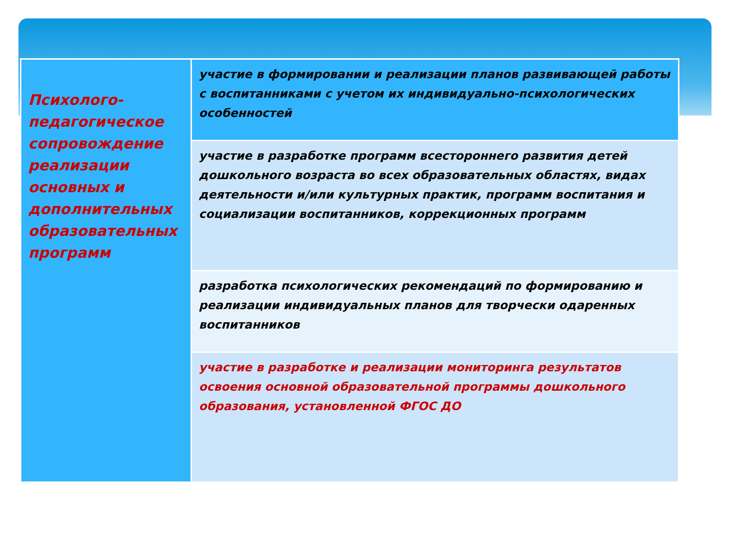| Психолого-педагогическое сопровождение реализации основных и дополнительных образовательных программ | участие в формировании и реализации планов развивающей работы с воспитанниками с учетом их индивидуально-психологических особенностей |
| | участие в разработке программ всестороннего развития детей дошкольного возраста во всех образовательных областях, видах деятельности и/или культурных практик, программ воспитания и социализации воспитанников, коррекционных программ |
| | разработка психологических рекомендаций по формированию и реализации индивидуальных планов для творчески одаренных воспитанников |
| | участие в разработке и реализации мониторинга результатов освоения основной образовательной программы дошкольного образования, установленной ФГОС ДО |